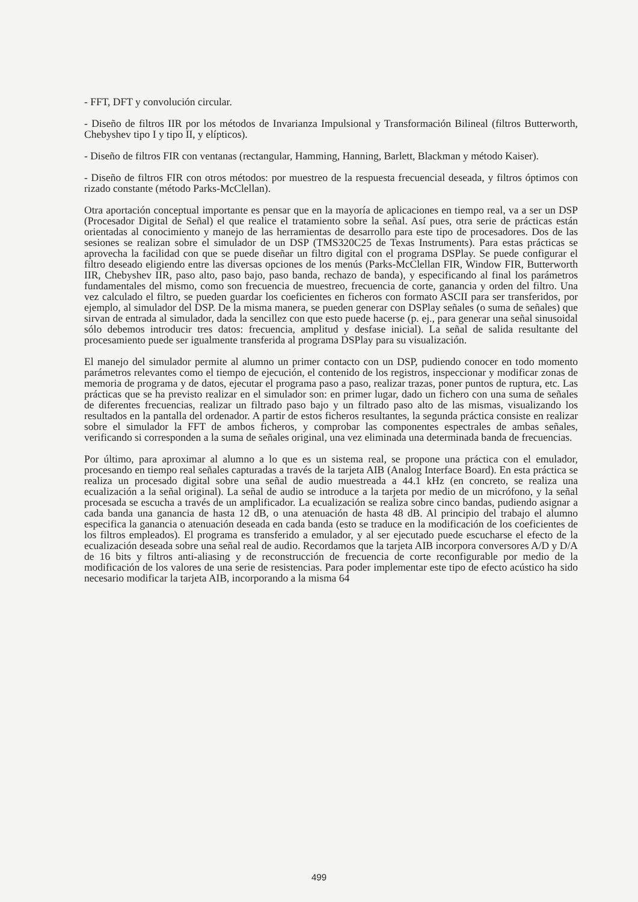- FFT, DFT y convolución circular.
- Diseño de filtros IIR por los métodos de Invarianza Impulsional y Transformación Bilineal (filtros Butterworth, Chebyshev tipo I y tipo II, y elípticos).
- Diseño de filtros FIR con ventanas (rectangular, Hamming, Hanning, Barlett, Blackman y método Kaiser).
- Diseño de filtros FIR con otros métodos: por muestreo de la respuesta frecuencial deseada, y filtros óptimos con rizado constante (método Parks-McClellan).
Otra aportación conceptual importante es pensar que en la mayoría de aplicaciones en tiempo real, va a ser un DSP (Procesador Digital de Señal) el que realice el tratamiento sobre la señal. Así pues, otra serie de prácticas están orientadas al conocimiento y manejo de las herramientas de desarrollo para este tipo de procesadores. Dos de las sesiones se realizan sobre el simulador de un DSP (TMS320C25 de Texas Instruments). Para estas prácticas se aprovecha la facilidad con que se puede diseñar un filtro digital con el programa DSPlay. Se puede configurar el filtro deseado eligiendo entre las diversas opciones de los menús (Parks-McClellan FIR, Window FIR, Butterworth IIR, Chebyshev IIR, paso alto, paso bajo, paso banda, rechazo de banda), y especificando al final los parámetros fundamentales del mismo, como son frecuencia de muestreo, frecuencia de corte, ganancia y orden del filtro. Una vez calculado el filtro, se pueden guardar los coeficientes en ficheros con formato ASCII para ser transferidos, por ejemplo, al simulador del DSP. De la misma manera, se pueden generar con DSPlay señales (o suma de señales) que sirvan de entrada al simulador, dada la sencillez con que esto puede hacerse (p. ej., para generar una señal sinusoidal sólo debemos introducir tres datos: frecuencia, amplitud y desfase inicial). La señal de salida resultante del procesamiento puede ser igualmente transferida al programa DSPlay para su visualización.
El manejo del simulador permite al alumno un primer contacto con un DSP, pudiendo conocer en todo momento parámetros relevantes como el tiempo de ejecución, el contenido de los registros, inspeccionar y modificar zonas de memoria de programa y de datos, ejecutar el programa paso a paso, realizar trazas, poner puntos de ruptura, etc. Las prácticas que se ha previsto realizar en el simulador son: en primer lugar, dado un fichero con una suma de señales de diferentes frecuencias, realizar un filtrado paso bajo y un filtrado paso alto de las mismas, visualizando los resultados en la pantalla del ordenador. A partir de estos ficheros resultantes, la segunda práctica consiste en realizar sobre el simulador la FFT de ambos ficheros, y comprobar las componentes espectrales de ambas señales, verificando si corresponden a la suma de señales original, una vez eliminada una determinada banda de frecuencias.
Por último, para aproximar al alumno a lo que es un sistema real, se propone una práctica con el emulador, procesando en tiempo real señales capturadas a través de la tarjeta AIB (Analog Interface Board). En esta práctica se realiza un procesado digital sobre una señal de audio muestreada a 44.1 kHz (en concreto, se realiza una ecualización a la señal original). La señal de audio se introduce a la tarjeta por medio de un micrófono, y la señal procesada se escucha a través de un amplificador. La ecualización se realiza sobre cinco bandas, pudiendo asignar a cada banda una ganancia de hasta 12 dB, o una atenuación de hasta 48 dB. Al principio del trabajo el alumno especifica la ganancia o atenuación deseada en cada banda (esto se traduce en la modificación de los coeficientes de los filtros empleados). El programa es transferido a emulador, y al ser ejecutado puede escucharse el efecto de la ecualización deseada sobre una señal real de audio. Recordamos que la tarjeta AIB incorpora conversores A/D y D/A de 16 bits y filtros anti-aliasing y de reconstrucción de frecuencia de corte reconfigurable por medio de la modificación de los valores de una serie de resistencias. Para poder implementar este tipo de efecto acústico ha sido necesario modificar la tarjeta AIB, incorporando a la misma 64
499